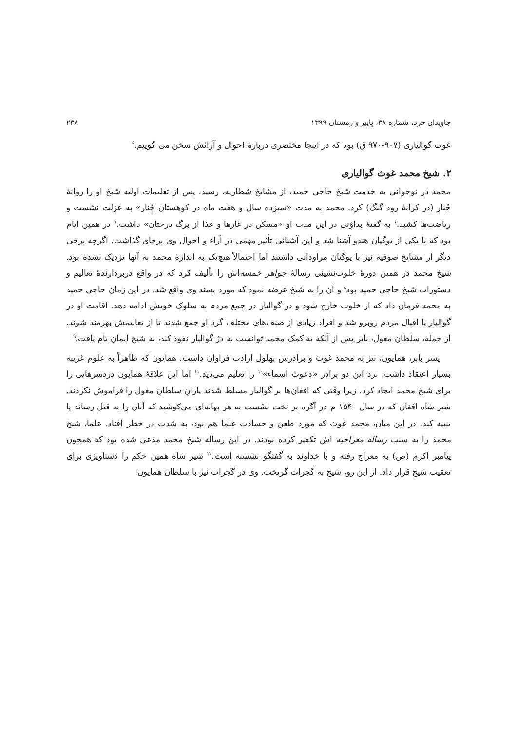جاویدان خرد، شماره ۳۸، پاییز و زمستان ۱۳۹۹ ۲۳۸
غوث گوالیاری (۹۰۷-۹۷۰ ق) بود که در اینجا مختصری دربارهٔ احوال و آرائش سخن می گوییم.<sup>۵</sup>
۲. شیخ محمد غوث گوالیاری
محمد در نوجوانی به خدمت شیخ حاجی حمید، از مشایخ شطاریه، رسید. پس از تعلیمات اولیه شیخ او را روانهٔ چُنار (در کرانهٔ رود گنگ) کرد. محمد به مدت «سیزده سال و هفت ماه در کوهستان چُنار» به عزلت نشست و ریاضت‌ها کشید.<sup>۶</sup> به گفتهٔ بداؤنی در این مدت او «مسکن در غارها و غذا از برگ درختان» داشت.<sup>۷</sup> در همین ایام بود که با یکی از یوگیان هندو آشنا شد و این آشنائی تأثیر مهمی در آراء و احوال وی برجای گذاشت. اگرچه برخی دیگر از مشایخ صوفیه نیز با یوگیان مراوداتی داشتند اما احتمالاً هیچ‌یک به اندازهٔ محمد به آنها نزدیک نشده بود. شیخ محمد در همین دورهٔ خلوت‌نشینی رسالهٔ جواهر خمسه‌اش را تألیف کرد که در واقع دربردارندهٔ تعالیم و دستورات شیخ حاجی حمید بود<sup>۸</sup> و آن را به شیخ عرضه نمود که مورد پسند وی واقع شد. در این زمان حاجی حمید به محمد فرمان داد که از خلوت خارج شود و در گوالیار در جمع مردم به سلوک خویش ادامه دهد. اقامت او در گوالیار با اقبال مردم روبرو شد و افراد زیادی از صنف‌های مختلف گرد او جمع شدند تا از تعالیمش بهرمند شوند. از جمله، سلطان مغول، بابر پس از آنکه به کمک محمد توانست به دژ گوالیار نفوذ کند، به شیخ ایمان تام یافت.<sup>۹</sup>
پسر بابر، همایون، نیز به محمد غوث و برادرش بهلول ارادت فراوان داشت. همایون که ظاهراً به علوم غریبه بسیار اعتقاد داشت، نزد این دو برادر «دعوت اسماء»<sup>۱۰</sup> را تعلیم می‌دید.<sup>۱۱</sup> اما این علاقهٔ همایون دردسرهایی را برای شیخ محمد ایجاد کرد. زیرا وقتی که افغان‌ها بر گوالیار مسلط شدند یارانِ سلطانِ مغول را فراموش نکردند. شیر شاه افغان که در سال ۱۵۴۰ م در آگره بر تخت نشَست به هر بهانه‌ای می‌کوشید که آنان را به قتل رساند یا تنبیه کند. در این میان، محمد غوث که مورد طعن و حسادت علما هم بود، به شدت در خطر افتاد. علما، شیخ محمد را به سبب رساله معراجیه اش تکفیر کرده بودند. در این رساله شیخ محمد مدعی شده بود که همچون پیامبر اکرم (ص) به معراج رفته و با خداوند به گفتگو نشسته است.<sup>۱۲</sup> شیر شاه همین حکم را دستاویزی برای تعقیب شیخ قرار داد. از این رو، شیخ به گجرات گریخت. وی در گجرات نیز با سلطان همایون